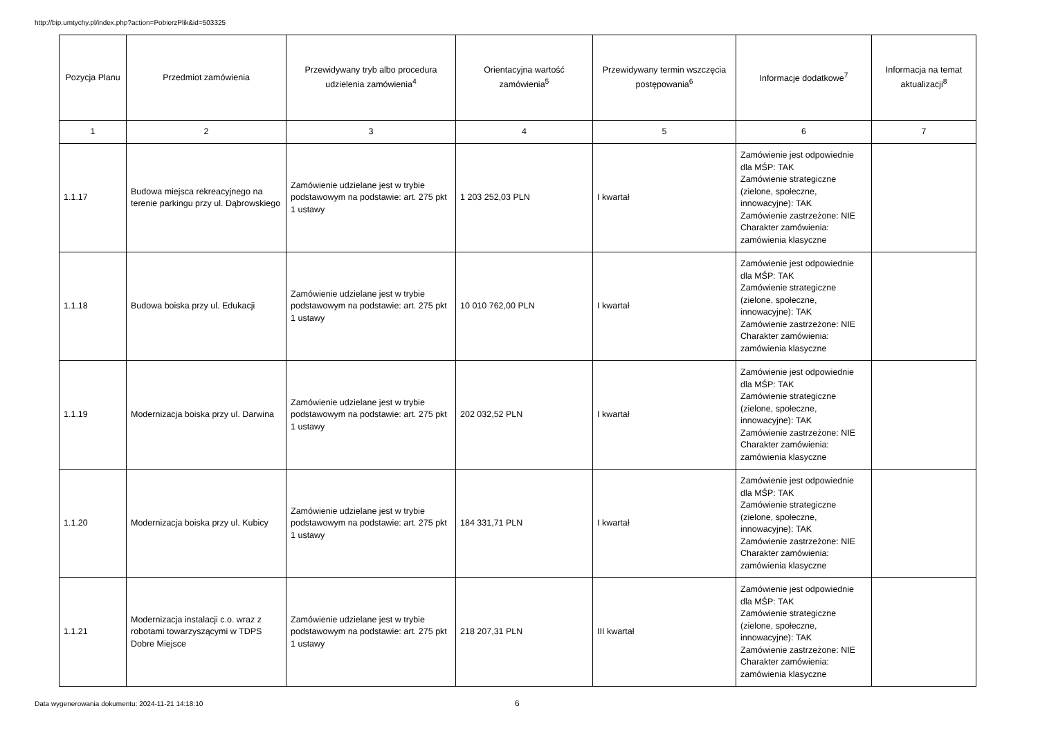http://bip.umtychy.pl/index.php?action=PobierzPlik&id=503325
| Pozycja Planu | Przedmiot zamówienia | Przewidywany tryb albo procedura udzielenia zamówienia<sup>4</sup> | Orientacyjna wartość zamówienia<sup>5</sup> | Przewidywany termin wszczęcia postępowania<sup>6</sup> | Informacje dodatkowe<sup>7</sup> | Informacja na temat aktualizacji<sup>8</sup> |
| --- | --- | --- | --- | --- | --- | --- |
| 1 | 2 | 3 | 4 | 5 | 6 | 7 |
| 1.1.17 | Budowa miejsca rekreacyjnego na terenie parkingu przy ul. Dąbrowskiego | Zamówienie udzielane jest w trybie podstawowym na podstawie: art. 275 pkt 1 ustawy | 1 203 252,03 PLN | I kwartał | Zamówienie jest odpowiednie dla MŚP: TAK Zamówienie strategiczne (zielone, społeczne, innowacyjne): TAK Zamówienie zastrzeżone: NIE Charakter zamówienia: zamówienia klasyczne | |
| 1.1.18 | Budowa boiska przy ul. Edukacji | Zamówienie udzielane jest w trybie podstawowym na podstawie: art. 275 pkt 1 ustawy | 10 010 762,00 PLN | I kwartał | Zamówienie jest odpowiednie dla MŚP: TAK Zamówienie strategiczne (zielone, społeczne, innowacyjne): TAK Zamówienie zastrzeżone: NIE Charakter zamówienia: zamówienia klasyczne | |
| 1.1.19 | Modernizacja boiska przy ul. Darwina | Zamówienie udzielane jest w trybie podstawowym na podstawie: art. 275 pkt 1 ustawy | 202 032,52 PLN | I kwartał | Zamówienie jest odpowiednie dla MŚP: TAK Zamówienie strategiczne (zielone, społeczne, innowacyjne): TAK Zamówienie zastrzeżone: NIE Charakter zamówienia: zamówienia klasyczne | |
| 1.1.20 | Modernizacja boiska przy ul. Kubicy | Zamówienie udzielane jest w trybie podstawowym na podstawie: art. 275 pkt 1 ustawy | 184 331,71 PLN | I kwartał | Zamówienie jest odpowiednie dla MŚP: TAK Zamówienie strategiczne (zielone, społeczne, innowacyjne): TAK Zamówienie zastrzeżone: NIE Charakter zamówienia: zamówienia klasyczne | |
| 1.1.21 | Modernizacja instalacji c.o. wraz z robotami towarzyszącymi w TDPS Dobre Miejsce | Zamówienie udzielane jest w trybie podstawowym na podstawie: art. 275 pkt 1 ustawy | 218 207,31 PLN | III kwartał | Zamówienie jest odpowiednie dla MŚP: TAK Zamówienie strategiczne (zielone, społeczne, innowacyjne): TAK Zamówienie zastrzeżone: NIE Charakter zamówienia: zamówienia klasyczne | |
Data wygenerowania dokumentu: 2024-11-21 14:18:10
6